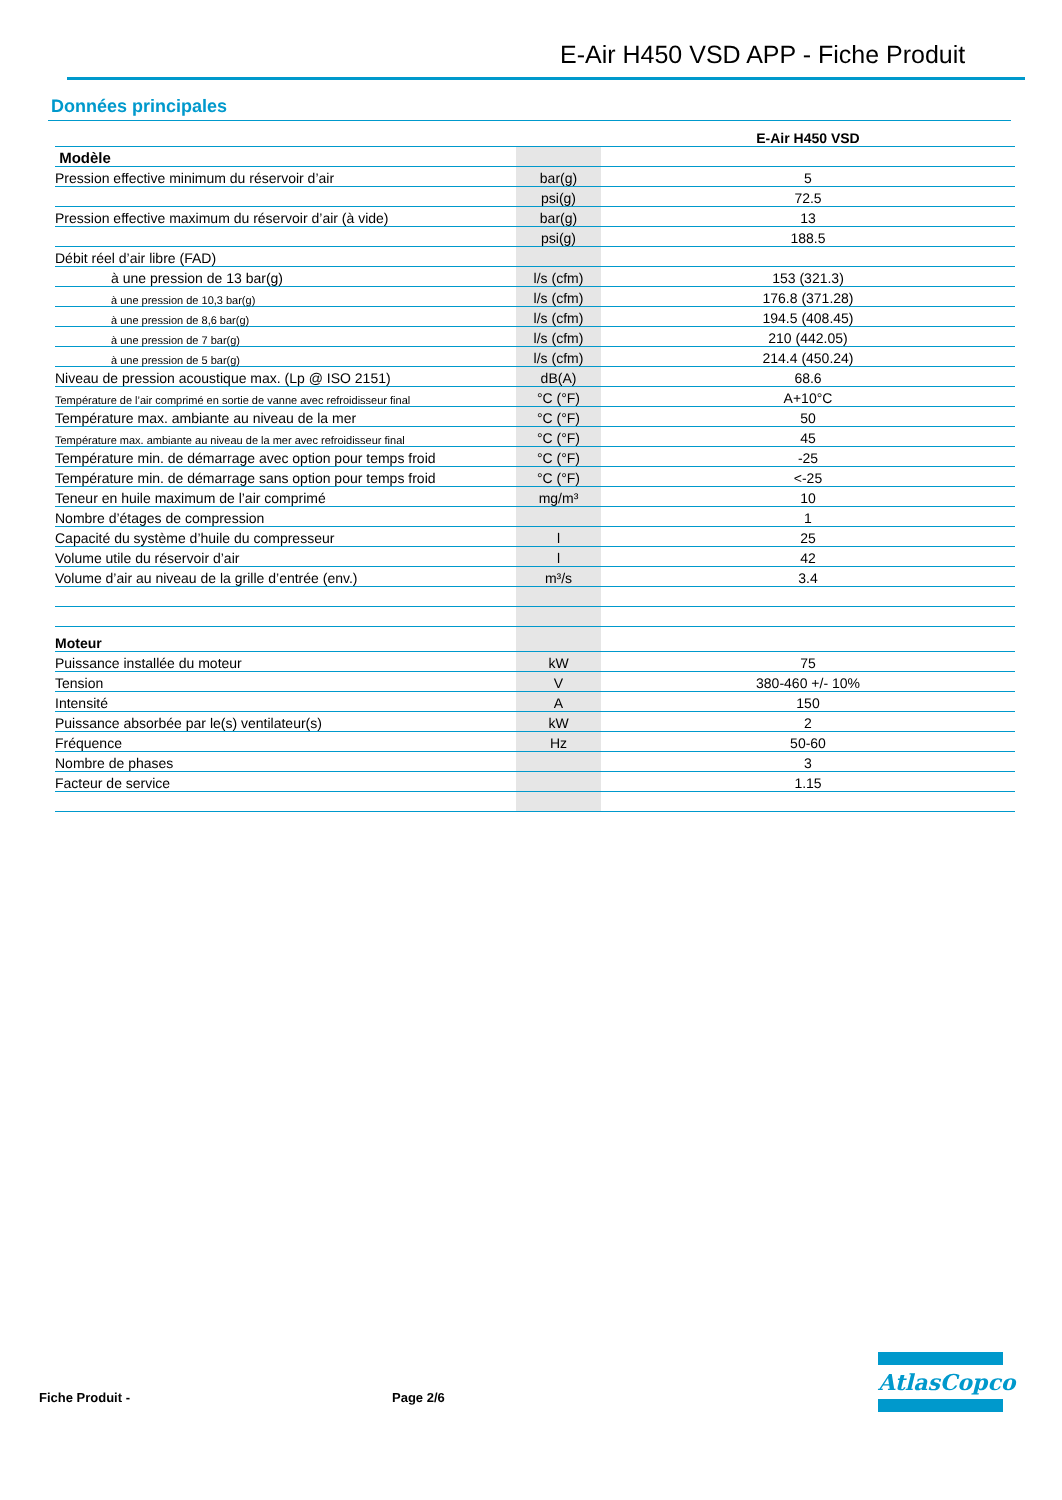E-Air H450 VSD APP - Fiche Produit
Données principales
| | | E-Air H450 VSD |
| --- | --- | --- |
| Modèle | | |
| Pression effective minimum du réservoir d’air | bar(g) | 5 |
| | psi(g) | 72.5 |
| Pression effective maximum du réservoir d’air (à vide) | bar(g) | 13 |
| | psi(g) | 188.5 |
| Débit réel d’air libre (FAD) | | |
| à une pression de 13 bar(g) | l/s (cfm) | 153 (321.3) |
| à une pression de 10,3 bar(g) | l/s (cfm) | 176.8 (371.28) |
| à une pression de 8,6 bar(g) | l/s (cfm) | 194.5 (408.45) |
| à une pression de 7 bar(g) | l/s (cfm) | 210 (442.05) |
| à une pression de 5 bar(g) | l/s (cfm) | 214.4 (450.24) |
| Niveau de pression acoustique max. (Lp @ ISO 2151) | dB(A) | 68.6 |
| Température de l’air comprimé en sortie de vanne avec refroidisseur final | °C (°F) | A+10°C |
| Température max. ambiante au niveau de la mer | °C (°F) | 50 |
| Température max. ambiante au niveau de la mer avec refroidisseur final | °C (°F) | 45 |
| Température min. de démarrage avec option pour temps froid | °C (°F) | -25 |
| Température min. de démarrage sans option pour temps froid | °C (°F) | <-25 |
| Teneur en huile maximum de l’air comprimé | mg/m³ | 10 |
| Nombre d’étages de compression | | 1 |
| Capacité du système d’huile du compresseur | l | 25 |
| Volume utile du réservoir d’air | l | 42 |
| Volume d’air au niveau de la grille d’entrée (env.) | m³/s | 3.4 |
| Moteur | | |
| Puissance installée du moteur | kW | 75 |
| Tension | V | 380-460 +/- 10% |
| Intensité | A | 150 |
| Puissance absorbée par le(s) ventilateur(s) | kW | 2 |
| Fréquence | Hz | 50-60 |
| Nombre de phases | | 3 |
| Facteur de service | | 1.15 |
Fiche Produit - Page 2/6
AtlasCopco